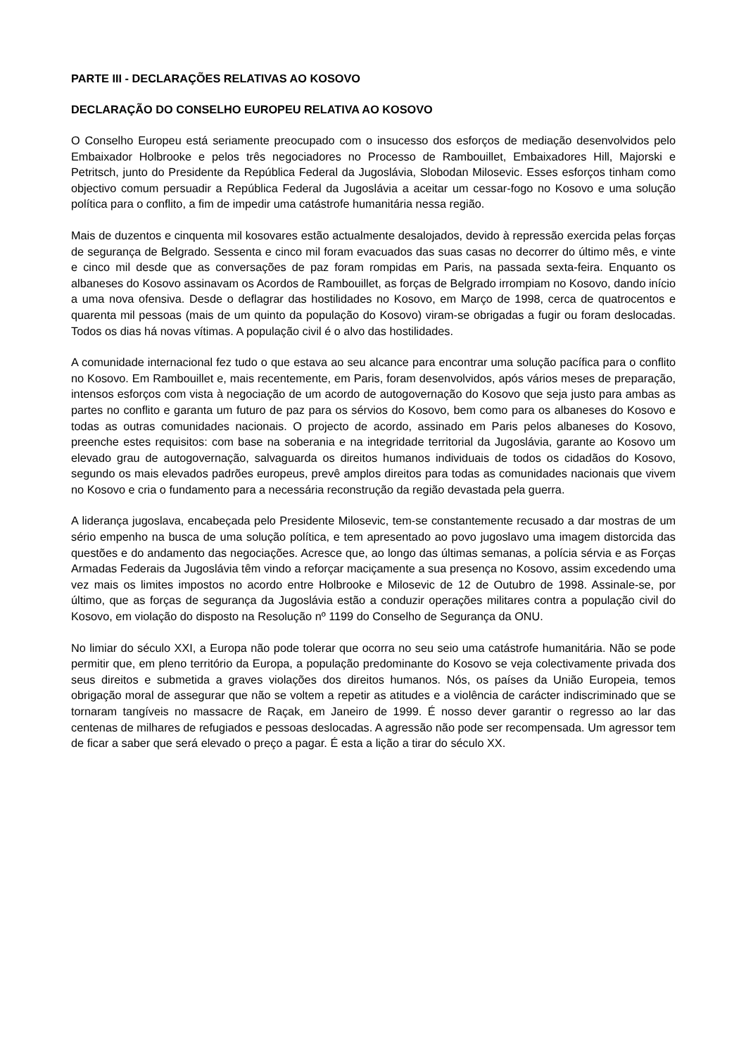PARTE III - DECLARAÇÕES RELATIVAS AO KOSOVO
DECLARAÇÃO DO CONSELHO EUROPEU RELATIVA AO KOSOVO
O Conselho Europeu está seriamente preocupado com o insucesso dos esforços de mediação desenvolvidos pelo Embaixador Holbrooke e pelos três negociadores no Processo de Rambouillet, Embaixadores Hill, Majorski e Petritsch, junto do Presidente da República Federal da Jugoslávia, Slobodan Milosevic. Esses esforços tinham como objectivo comum persuadir a República Federal da Jugoslávia a aceitar um cessar-fogo no Kosovo e uma solução política para o conflito, a fim de impedir uma catástrofe humanitária nessa região.
Mais de duzentos e cinquenta mil kosovares estão actualmente desalojados, devido à repressão exercida pelas forças de segurança de Belgrado. Sessenta e cinco mil foram evacuados das suas casas no decorrer do último mês, e vinte e cinco mil desde que as conversações de paz foram rompidas em Paris, na passada sexta-feira. Enquanto os albaneses do Kosovo assinavam os Acordos de Rambouillet, as forças de Belgrado irrompiam no Kosovo, dando início a uma nova ofensiva. Desde o deflagrar das hostilidades no Kosovo, em Março de 1998, cerca de quatrocentos e quarenta mil pessoas (mais de um quinto da população do Kosovo) viram-se obrigadas a fugir ou foram deslocadas. Todos os dias há novas vítimas. A população civil é o alvo das hostilidades.
A comunidade internacional fez tudo o que estava ao seu alcance para encontrar uma solução pacífica para o conflito no Kosovo. Em Rambouillet e, mais recentemente, em Paris, foram desenvolvidos, após vários meses de preparação, intensos esforços com vista à negociação de um acordo de autogovernação do Kosovo que seja justo para ambas as partes no conflito e garanta um futuro de paz para os sérvios do Kosovo, bem como para os albaneses do Kosovo e todas as outras comunidades nacionais. O projecto de acordo, assinado em Paris pelos albaneses do Kosovo, preenche estes requisitos: com base na soberania e na integridade territorial da Jugoslávia, garante ao Kosovo um elevado grau de autogovernação, salvaguarda os direitos humanos individuais de todos os cidadãos do Kosovo, segundo os mais elevados padrões europeus, prevê amplos direitos para todas as comunidades nacionais que vivem no Kosovo e cria o fundamento para a necessária reconstrução da região devastada pela guerra.
A liderança jugoslava, encabeçada pelo Presidente Milosevic, tem-se constantemente recusado a dar mostras de um sério empenho na busca de uma solução política, e tem apresentado ao povo jugoslavo uma imagem distorcida das questões e do andamento das negociações. Acresce que, ao longo das últimas semanas, a polícia sérvia e as Forças Armadas Federais da Jugoslávia têm vindo a reforçar maciçamente a sua presença no Kosovo, assim excedendo uma vez mais os limites impostos no acordo entre Holbrooke e Milosevic de 12 de Outubro de 1998. Assinale-se, por último, que as forças de segurança da Jugoslávia estão a conduzir operações militares contra a população civil do Kosovo, em violação do disposto na Resolução nº 1199 do Conselho de Segurança da ONU.
No limiar do século XXI, a Europa não pode tolerar que ocorra no seu seio uma catástrofe humanitária. Não se pode permitir que, em pleno território da Europa, a população predominante do Kosovo se veja colectivamente privada dos seus direitos e submetida a graves violações dos direitos humanos. Nós, os países da União Europeia, temos obrigação moral de assegurar que não se voltem a repetir as atitudes e a violência de carácter indiscriminado que se tornaram tangíveis no massacre de Raçak, em Janeiro de 1999. É nosso dever garantir o regresso ao lar das centenas de milhares de refugiados e pessoas deslocadas. A agressão não pode ser recompensada. Um agressor tem de ficar a saber que será elevado o preço a pagar. É esta a lição a tirar do século XX.